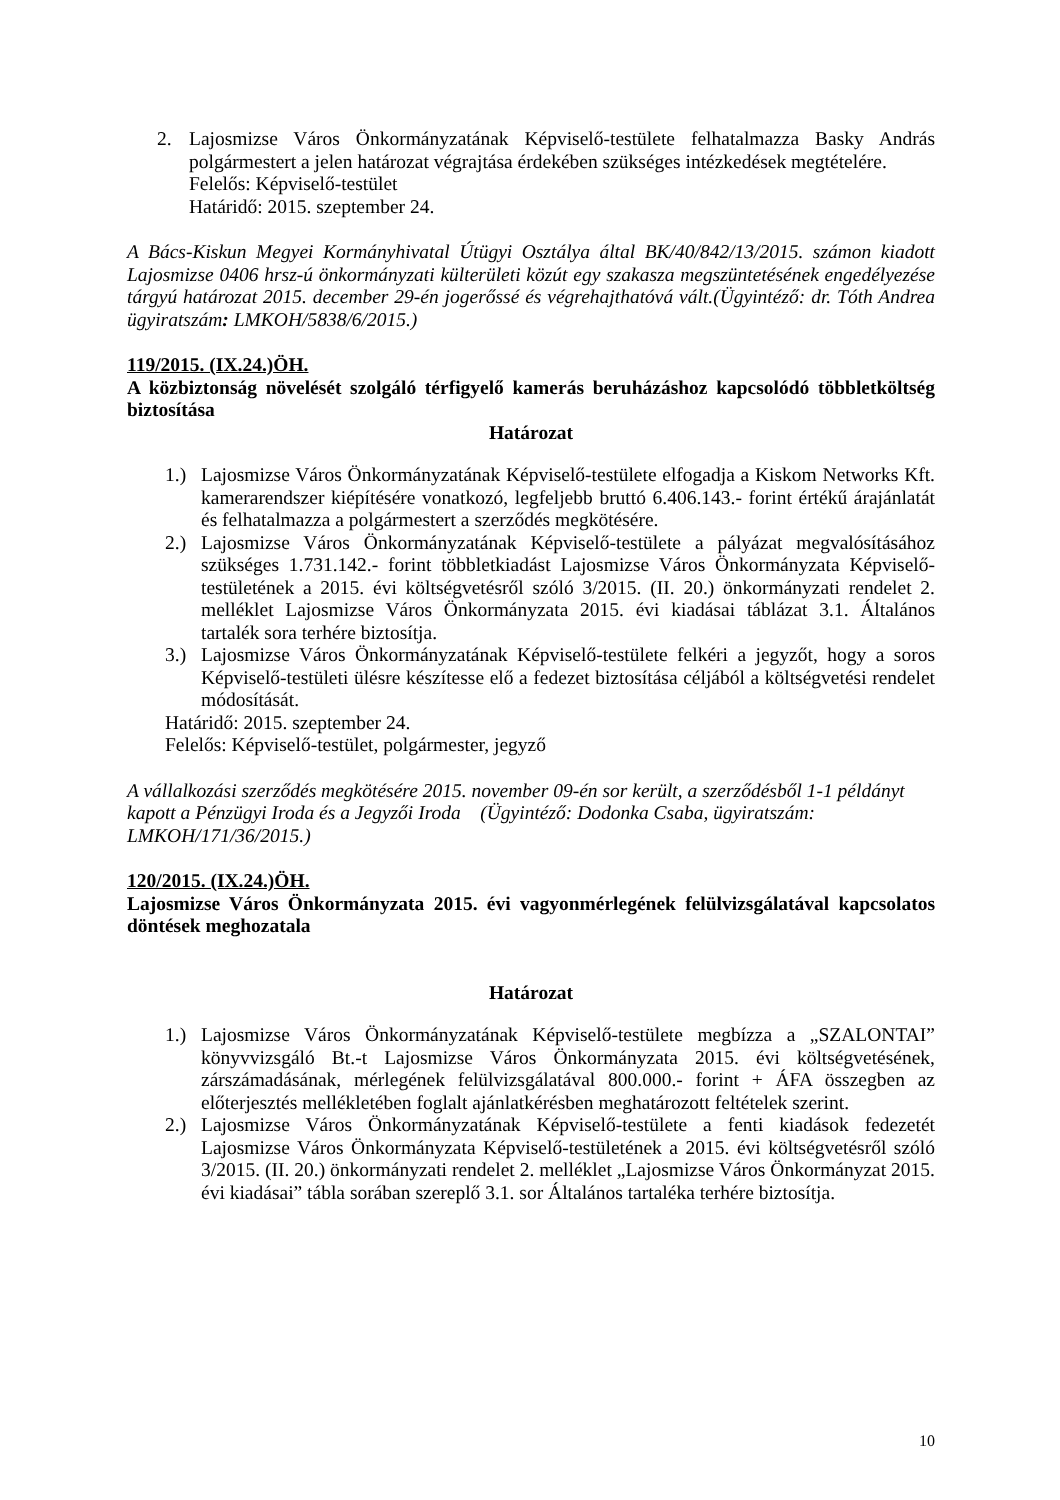2. Lajosmizse Város Önkormányzatának Képviselő-testülete felhatalmazza Basky András polgármestert a jelen határozat végrajtása érdekében szükséges intézkedések megtételére.
Felelős: Képviselő-testület
Határidő: 2015. szeptember 24.
A Bács-Kiskun Megyei Kormányhivatal Útügyi Osztálya által BK/40/842/13/2015. számon kiadott Lajosmizse 0406 hrsz-ú önkormányzati külterületi közút egy szakasza megszüntetésének engedélyezése tárgyú határozat 2015. december 29-én jogerőssé és végrehajthatóvá vált.(Ügyintéző: dr. Tóth Andrea ügyiratszám: LMKOH/5838/6/2015.)
119/2015. (IX.24.)ÖH.
A közbiztonság növelését szolgáló térfigyelő kamerás beruházáshoz kapcsolódó többletköltség biztosítása
Határozat
1.) Lajosmizse Város Önkormányzatának Képviselő-testülete elfogadja a Kiskom Networks Kft. kamerarendszer kiépítésére vonatkozó, legfeljebb bruttó 6.406.143.- forint értékű árajánlatát és felhatalmazza a polgármestert a szerződés megkötésére.
2.) Lajosmizse Város Önkormányzatának Képviselő-testülete a pályázat megvalósításához szükséges 1.731.142.- forint többletkiadást Lajosmizse Város Önkormányzata Képviselő-testületének a 2015. évi költségvetésről szóló 3/2015. (II. 20.) önkormányzati rendelet 2. melléklet Lajosmizse Város Önkormányzata 2015. évi kiadásai táblázat 3.1. Általános tartalék sora terhére biztosítja.
3.) Lajosmizse Város Önkormányzatának Képviselő-testülete felkéri a jegyzőt, hogy a soros Képviselő-testületi ülésre készítesse elő a fedezet biztosítása céljából a költségvetési rendelet módosítását.
Határidő: 2015. szeptember 24.
Felelős: Képviselő-testület, polgármester, jegyző
A vállalkozási szerződés megkötésére 2015. november 09-én sor került, a szerződésből 1-1 példányt kapott a Pénzügyi Iroda és a Jegyzői Iroda (Ügyintéző: Dodonka Csaba, ügyiratszám: LMKOH/171/36/2015.)
120/2015. (IX.24.)ÖH.
Lajosmizse Város Önkormányzata 2015. évi vagyonmérlegének felülvizsgálatával kapcsolatos döntések meghozatala
Határozat
1.) Lajosmizse Város Önkormányzatának Képviselő-testülete megbízza a „SZALONTAI” könyvvizsgáló Bt.-t Lajosmizse Város Önkormányzata 2015. évi költségvetésének, zárszámadásának, mérlegének felülvizsgálatával 800.000.- forint + ÁFA összegben az előterjesztés mellékletében foglalt ajánlatkérésben meghatározott feltételek szerint.
2.) Lajosmizse Város Önkormányzatának Képviselő-testülete a fenti kiadások fedezetét Lajosmizse Város Önkormányzata Képviselő-testületének a 2015. évi költségvetésről szóló 3/2015. (II. 20.) önkormányzati rendelet 2. melléklet „Lajosmizse Város Önkormányzat 2015. évi kiadásai” tábla sorában szereplő 3.1. sor Általános tartaléka terhére biztosítja.
10